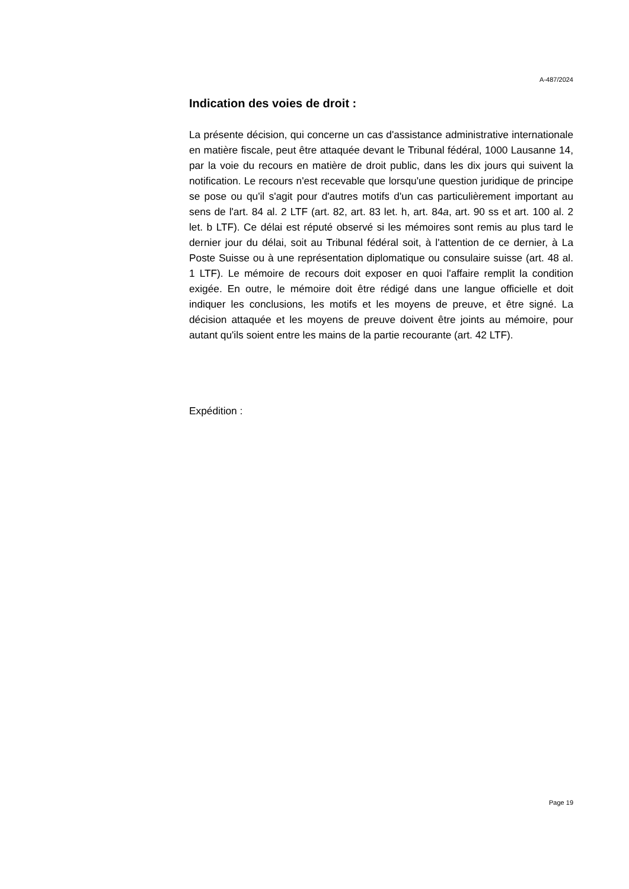A-487/2024
Indication des voies de droit :
La présente décision, qui concerne un cas d'assistance administrative internationale en matière fiscale, peut être attaquée devant le Tribunal fédéral, 1000 Lausanne 14, par la voie du recours en matière de droit public, dans les dix jours qui suivent la notification. Le recours n'est recevable que lorsqu'une question juridique de principe se pose ou qu'il s'agit pour d'autres motifs d'un cas particulièrement important au sens de l'art. 84 al. 2 LTF (art. 82, art. 83 let. h, art. 84a, art. 90 ss et art. 100 al. 2 let. b LTF). Ce délai est réputé observé si les mémoires sont remis au plus tard le dernier jour du délai, soit au Tribunal fédéral soit, à l'attention de ce dernier, à La Poste Suisse ou à une représentation diplomatique ou consulaire suisse (art. 48 al. 1 LTF). Le mémoire de recours doit exposer en quoi l'affaire remplit la condition exigée. En outre, le mémoire doit être rédigé dans une langue officielle et doit indiquer les conclusions, les motifs et les moyens de preuve, et être signé. La décision attaquée et les moyens de preuve doivent être joints au mémoire, pour autant qu'ils soient entre les mains de la partie recourante (art. 42 LTF).
Expédition :
Page 19